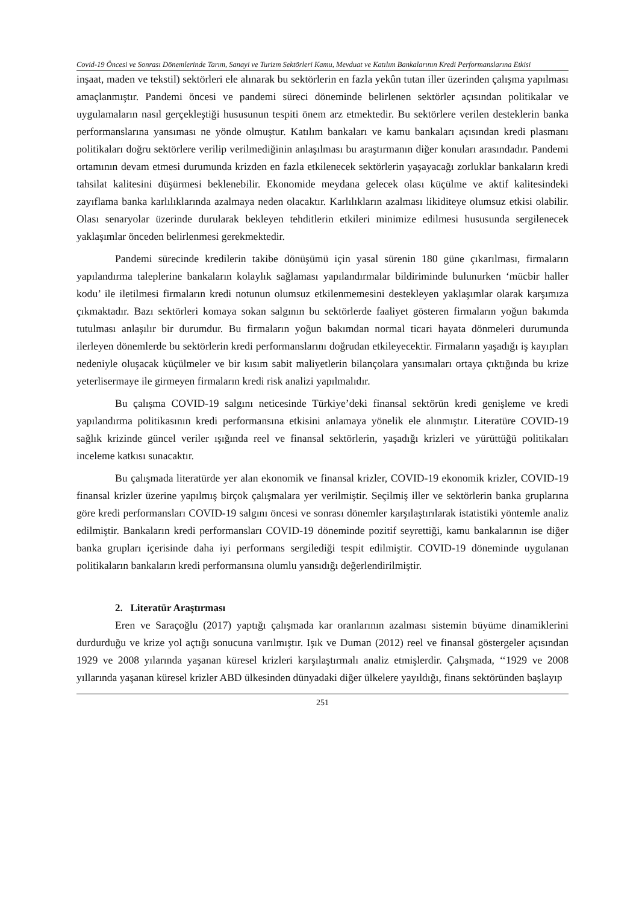Covid-19 Öncesi ve Sonrası Dönemlerinde Tarım, Sanayi ve Turizm Sektörleri Kamu, Mevduat ve Katılım Bankalarının Kredi Performanslarına Etkisi
inşaat, maden ve tekstil) sektörleri ele alınarak bu sektörlerin en fazla yekûn tutan iller üzerinden çalışma yapılması amaçlanmıştır. Pandemi öncesi ve pandemi süreci döneminde belirlenen sektörler açısından politikalar ve uygulamaların nasıl gerçekleştiği hususunun tespiti önem arz etmektedir. Bu sektörlere verilen desteklerin banka performanslarına yansıması ne yönde olmuştur. Katılım bankaları ve kamu bankaları açısından kredi plasmanı politikaları doğru sektörlere verilip verilmediğinin anlaşılması bu araştırmanın diğer konuları arasındadır. Pandemi ortamının devam etmesi durumunda krizden en fazla etkilenecek sektörlerin yaşayacağı zorluklar bankaların kredi tahsilat kalitesini düşürmesi beklenebilir. Ekonomide meydana gelecek olası küçülme ve aktif kalitesindeki zayıflama banka karlılıklarında azalmaya neden olacaktır. Karlılıkların azalması likiditeye olumsuz etkisi olabilir. Olası senaryolar üzerinde durularak bekleyen tehditlerin etkileri minimize edilmesi hususunda sergilenecek yaklaşımlar önceden belirlenmesi gerekmektedir.
Pandemi sürecinde kredilerin takibe dönüşümü için yasal sürenin 180 güne çıkarılması, firmaların yapılandırma taleplerine bankaların kolaylık sağlaması yapılandırmalar bildiriminde bulunurken ‘mücbir haller kodu’ ile iletilmesi firmaların kredi notunun olumsuz etkilenmemesini destekleyen yaklaşımlar olarak karşımıza çıkmaktadır. Bazı sektörleri komaya sokan salgının bu sektörlerde faaliyet gösteren firmaların yoğun bakımda tutulması anlaşılır bir durumdur. Bu firmaların yoğun bakımdan normal ticari hayata dönmeleri durumunda ilerleyen dönemlerde bu sektörlerin kredi performanslarını doğrudan etkileyecektir. Firmaların yaşadığı iş kayıpları nedeniyle oluşacak küçülmeler ve bir kısım sabit maliyetlerin bilançolara yansımaları ortaya çıktığında bu krize yeterlisermaye ile girmeyen firmaların kredi risk analizi yapılmalıdır.
Bu çalışma COVID-19 salgını neticesinde Türkiye’deki finansal sektörün kredi genişleme ve kredi yapılandırma politikasının kredi performansına etkisini anlamaya yönelik ele alınmıştır. Literatüre COVID-19 sağlık krizinde güncel veriler ışığında reel ve finansal sektörlerin, yaşadığı krizleri ve yürüttüğü politikaları inceleme katkısı sunacaktır.
Bu çalışmada literatürde yer alan ekonomik ve finansal krizler, COVID-19 ekonomik krizler, COVID-19 finansal krizler üzerine yapılmış birçok çalışmalara yer verilmiştir. Seçilmiş iller ve sektörlerin banka gruplarına göre kredi performansları COVID-19 salgını öncesi ve sonrası dönemler karşılaştırılarak istatistiki yöntemle analiz edilmiştir. Bankaların kredi performansları COVID-19 döneminde pozitif seyrettiği, kamu bankalarının ise diğer banka grupları içerisinde daha iyi performans sergilediği tespit edilmiştir. COVID-19 döneminde uygulanan politikaların bankaların kredi performansına olumlu yansıdığı değerlendirilmiştir.
2. Literatür Araştırması
Eren ve Saraçoğlu (2017) yaptığı çalışmada kar oranlarının azalması sistemin büyüme dinamiklerini durdurduğu ve krize yol açtığı sonucuna varılmıştır. Işık ve Duman (2012) reel ve finansal göstergeler açısından 1929 ve 2008 yılarında yaşanan küresel krizleri karşılaştırmalı analiz etmişlerdir. Çalışmada, ‘‘1929 ve 2008 yıllarında yaşanan küresel krizler ABD ülkesinden dünyadaki diğer ülkelere yayıldığı, finans sektöründen başlayıp
251